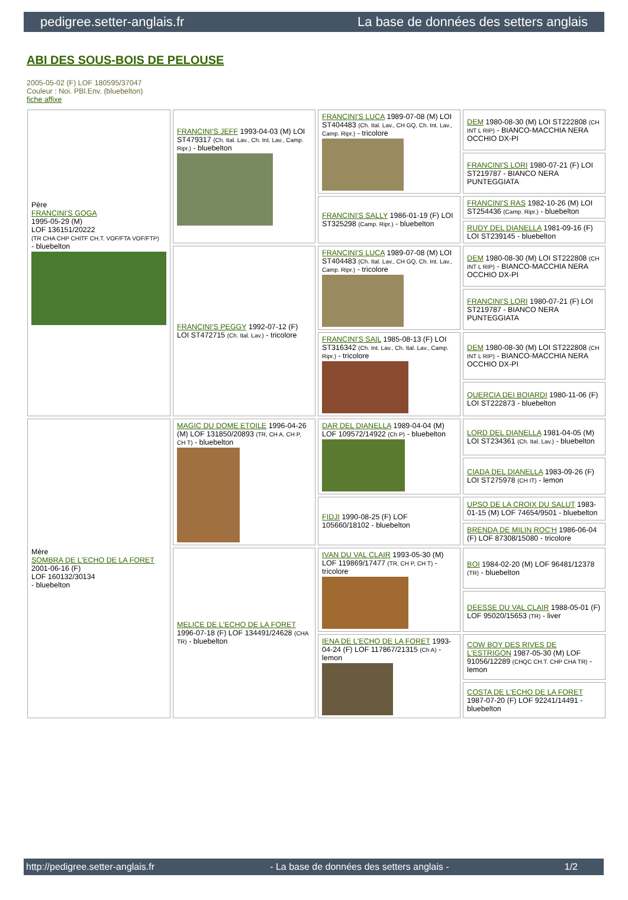pedigree.setter-anglais.fr La base de données des setters anglais
ABI DES SOUS-BOIS DE PELOUSE
2005-05-02 (F) LOF 180595/37047
Couleur : Noi. PBl.Env. (bluebelton)
fiche affixe
| Père FRANCINI'S GOGA 1995-05-29 (M) LOF 136151/20222 (TR CHA CHP CHITF CH.T. VOF/FTA VOF/FTP) - bluebelton | FRANCINI'S JEFF 1993-04-03 (M) LOI ST479317 (Ch. Ital. Lav., Ch. Int. Lav., Camp. Ripr.) - bluebelton | FRANCINI'S LUCA 1989-07-08 (M) LOI ST404483 (Ch. Ital. Lav., CH GQ, Ch. Int. Lav., Camp. Ripr.) - tricolore | DEM 1980-08-30 (M) LOI ST222808 (CH INT L RIP) - BIANCO-MACCHIA NERA OCCHIO DX-PI |
| | | | FRANCINI'S LORI 1980-07-21 (F) LOI ST219787 - BIANCO NERA PUNTEGGIATA |
| | | FRANCINI'S SALLY 1986-01-19 (F) LOI ST325298 (Camp. Ripr.) - bluebelton | FRANCINI'S RAS 1982-10-26 (M) LOI ST254436 (Camp. Ripr.) - bluebelton |
| | | | RUDY DEL DIANELLA 1981-09-16 (F) LOI ST239145 - bluebelton |
| | FRANCINI'S PEGGY 1992-07-12 (F) LOI ST472715 (Ch. Ital. Lav.) - tricolore | FRANCINI'S LUCA 1989-07-08 (M) LOI ST404483 (Ch. Ital. Lav., CH GQ, Ch. Int. Lav., Camp. Ripr.) - tricolore | DEM 1980-08-30 (M) LOI ST222808 (CH INT L RIP) - BIANCO-MACCHIA NERA OCCHIO DX-PI |
| | | | FRANCINI'S LORI 1980-07-21 (F) LOI ST219787 - BIANCO NERA PUNTEGGIATA |
| | | FRANCINI'S SAIL 1985-08-13 (F) LOI ST316342 (Ch. Int. Lav., Ch. Ital. Lav., Camp. Ripr.) - tricolore | DEM 1980-08-30 (M) LOI ST222808 (CH INT L RIP) - BIANCO-MACCHIA NERA OCCHIO DX-PI |
| | | | QUERCIA DEI BOIARDI 1980-11-06 (F) LOI ST222873 - bluebelton |
| Mère SOMBRA DE L'ECHO DE LA FORET 2001-06-16 (F) LOF 160132/30134 - bluebelton | MAGIC DU DOME ETOILE 1996-04-26 (M) LOF 131850/20893 (TR, CH A, CH P, CH T) - bluebelton | DAR DEL DIANELLA 1989-04-04 (M) LOF 109572/14922 (Ch P) - bluebelton | LORD DEL DIANELLA 1981-04-05 (M) LOI ST234361 (Ch. Ital. Lav.) - bluebelton |
| | | | CIADA DEL DIANELLA 1983-09-26 (F) LOI ST275978 (CH IT) - lemon |
| | | FIDJI 1990-08-25 (F) LOF 105660/18102 - bluebelton | UPSO DE LA CROIX DU SALUT 1983-01-15 (M) LOF 74654/9501 - bluebelton |
| | | | BRENDA DE MILIN ROC'H 1986-06-04 (F) LOF 87308/15080 - tricolore |
| | MELICE DE L'ECHO DE LA FORET 1996-07-18 (F) LOF 134491/24628 (CHA TR) - bluebelton | IVAN DU VAL CLAIR 1993-05-30 (M) LOF 119869/17477 (TR, CH P, CH T) - tricolore | BOI 1984-02-20 (M) LOF 96481/12378 (TR) - bluebelton |
| | | | DEESSE DU VAL CLAIR 1988-05-01 (F) LOF 95020/15653 (TR) - liver |
| | | IENA DE L'ECHO DE LA FORET 1993-04-24 (F) LOF 117867/21315 (Ch A) - lemon | COW BOY DES RIVES DE L'ESTRIGON 1987-05-30 (M) LOF 91056/12289 (CHQC CH.T. CHP CHA TR) - lemon |
| | | | COSTA DE L'ECHO DE LA FORET 1987-07-20 (F) LOF 92241/14491 - bluebelton |
http://pedigree.setter-anglais.fr - La base de données des setters anglais - 1/2